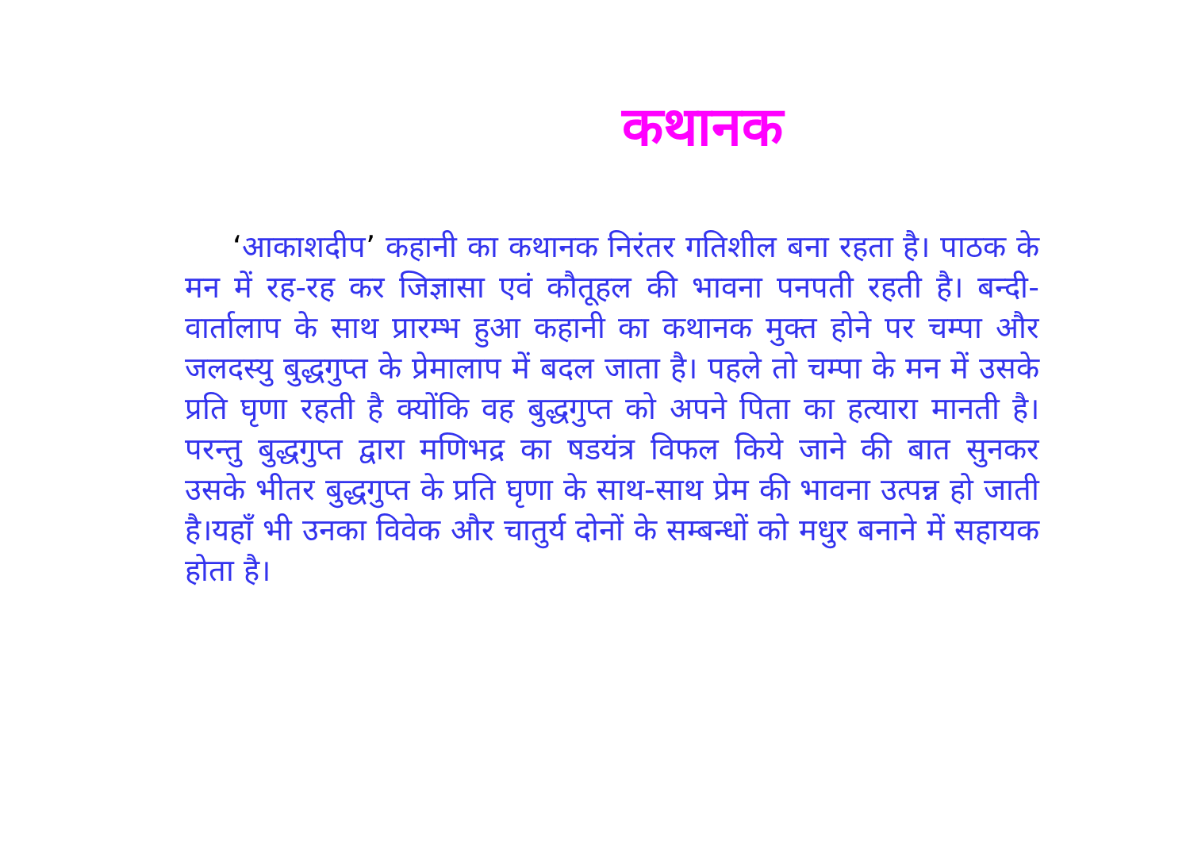कथानक
‘आकाशदीप’ कहानी का कथानक निरंतर गतिशील बना रहता है। पाठक के मन में रह-रह कर जिज्ञासा एवं कौतूहल की भावना पनपती रहती है। बन्दी-वार्तालाप के साथ प्रारम्भ हुआ कहानी का कथानक मुक्त होने पर चम्पा और जलदस्यु बुद्धगुप्त के प्रेमालाप में बदल जाता है। पहले तो चम्पा के मन में उसके प्रति घृणा रहती है क्योंकि वह बुद्धगुप्त को अपने पिता का हत्यारा मानती है। परन्तु बुद्धगुप्त द्वारा मणिभद्र का षडयंत्र विफल किये जाने की बात सुनकर उसके भीतर बुद्धगुप्त के प्रति घृणा के साथ-साथ प्रेम की भावना उत्पन्न हो जाती है।यहाँ भी उनका विवेक और चातुर्य दोनों के सम्बन्धों को मधुर बनाने में सहायक होता है।